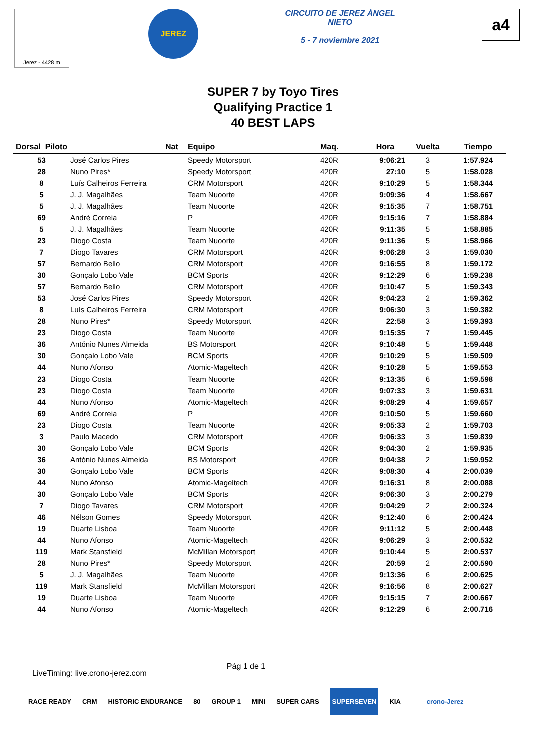Jerez - 4428 m
JEREZ
CIRCUITO DE JEREZ ÁNGEL NIETO
5 - 7 noviembre 2021
a4
SUPER 7 by Toyo Tires
Qualifying Practice 1
40 BEST LAPS
| Dorsal Piloto | | Nat | Equipo | Maq. | Hora | Vuelta | Tiempo |
| --- | --- | --- | --- | --- | --- | --- | --- |
| 53 | José Carlos Pires | | Speedy Motorsport | 420R | 9:06:21 | 3 | 1:57.924 |
| 28 | Nuno Pires* | | Speedy Motorsport | 420R | 27:10 | 5 | 1:58.028 |
| 8 | Luís Calheiros Ferreira | | CRM Motorsport | 420R | 9:10:29 | 5 | 1:58.344 |
| 5 | J. J. Magalhães | | Team Nuoorte | 420R | 9:09:36 | 4 | 1:58.667 |
| 5 | J. J. Magalhães | | Team Nuoorte | 420R | 9:15:35 | 7 | 1:58.751 |
| 69 | André Correia | | P | 420R | 9:15:16 | 7 | 1:58.884 |
| 5 | J. J. Magalhães | | Team Nuoorte | 420R | 9:11:35 | 5 | 1:58.885 |
| 23 | Diogo Costa | | Team Nuoorte | 420R | 9:11:36 | 5 | 1:58.966 |
| 7 | Diogo Tavares | | CRM Motorsport | 420R | 9:06:28 | 3 | 1:59.030 |
| 57 | Bernardo Bello | | CRM Motorsport | 420R | 9:16:55 | 8 | 1:59.172 |
| 30 | Gonçalo Lobo Vale | | BCM Sports | 420R | 9:12:29 | 6 | 1:59.238 |
| 57 | Bernardo Bello | | CRM Motorsport | 420R | 9:10:47 | 5 | 1:59.343 |
| 53 | José Carlos Pires | | Speedy Motorsport | 420R | 9:04:23 | 2 | 1:59.362 |
| 8 | Luís Calheiros Ferreira | | CRM Motorsport | 420R | 9:06:30 | 3 | 1:59.382 |
| 28 | Nuno Pires* | | Speedy Motorsport | 420R | 22:58 | 3 | 1:59.393 |
| 23 | Diogo Costa | | Team Nuoorte | 420R | 9:15:35 | 7 | 1:59.445 |
| 36 | António Nunes Almeida | | BS Motorsport | 420R | 9:10:48 | 5 | 1:59.448 |
| 30 | Gonçalo Lobo Vale | | BCM Sports | 420R | 9:10:29 | 5 | 1:59.509 |
| 44 | Nuno Afonso | | Atomic-Mageltech | 420R | 9:10:28 | 5 | 1:59.553 |
| 23 | Diogo Costa | | Team Nuoorte | 420R | 9:13:35 | 6 | 1:59.598 |
| 23 | Diogo Costa | | Team Nuoorte | 420R | 9:07:33 | 3 | 1:59.631 |
| 44 | Nuno Afonso | | Atomic-Mageltech | 420R | 9:08:29 | 4 | 1:59.657 |
| 69 | André Correia | | P | 420R | 9:10:50 | 5 | 1:59.660 |
| 23 | Diogo Costa | | Team Nuoorte | 420R | 9:05:33 | 2 | 1:59.703 |
| 3 | Paulo Macedo | | CRM Motorsport | 420R | 9:06:33 | 3 | 1:59.839 |
| 30 | Gonçalo Lobo Vale | | BCM Sports | 420R | 9:04:30 | 2 | 1:59.935 |
| 36 | António Nunes Almeida | | BS Motorsport | 420R | 9:04:38 | 2 | 1:59.952 |
| 30 | Gonçalo Lobo Vale | | BCM Sports | 420R | 9:08:30 | 4 | 2:00.039 |
| 44 | Nuno Afonso | | Atomic-Mageltech | 420R | 9:16:31 | 8 | 2:00.088 |
| 30 | Gonçalo Lobo Vale | | BCM Sports | 420R | 9:06:30 | 3 | 2:00.279 |
| 7 | Diogo Tavares | | CRM Motorsport | 420R | 9:04:29 | 2 | 2:00.324 |
| 46 | Nélson Gomes | | Speedy Motorsport | 420R | 9:12:40 | 6 | 2:00.424 |
| 19 | Duarte Lisboa | | Team Nuoorte | 420R | 9:11:12 | 5 | 2:00.448 |
| 44 | Nuno Afonso | | Atomic-Mageltech | 420R | 9:06:29 | 3 | 2:00.532 |
| 119 | Mark Stansfield | | McMillan Motorsport | 420R | 9:10:44 | 5 | 2:00.537 |
| 28 | Nuno Pires* | | Speedy Motorsport | 420R | 20:59 | 2 | 2:00.590 |
| 5 | J. J. Magalhães | | Team Nuoorte | 420R | 9:13:36 | 6 | 2:00.625 |
| 119 | Mark Stansfield | | McMillan Motorsport | 420R | 9:16:56 | 8 | 2:00.627 |
| 19 | Duarte Lisboa | | Team Nuoorte | 420R | 9:15:15 | 7 | 2:00.667 |
| 44 | Nuno Afonso | | Atomic-Mageltech | 420R | 9:12:29 | 6 | 2:00.716 |
LiveTiming: live.crono-jerez.com Pág 1 de 1
RACE READY CRM HISTORIC ENDURANCE 80 GROUP 1 MINI SUPER CARS SUPERSEVEN KIA crono-Jerez